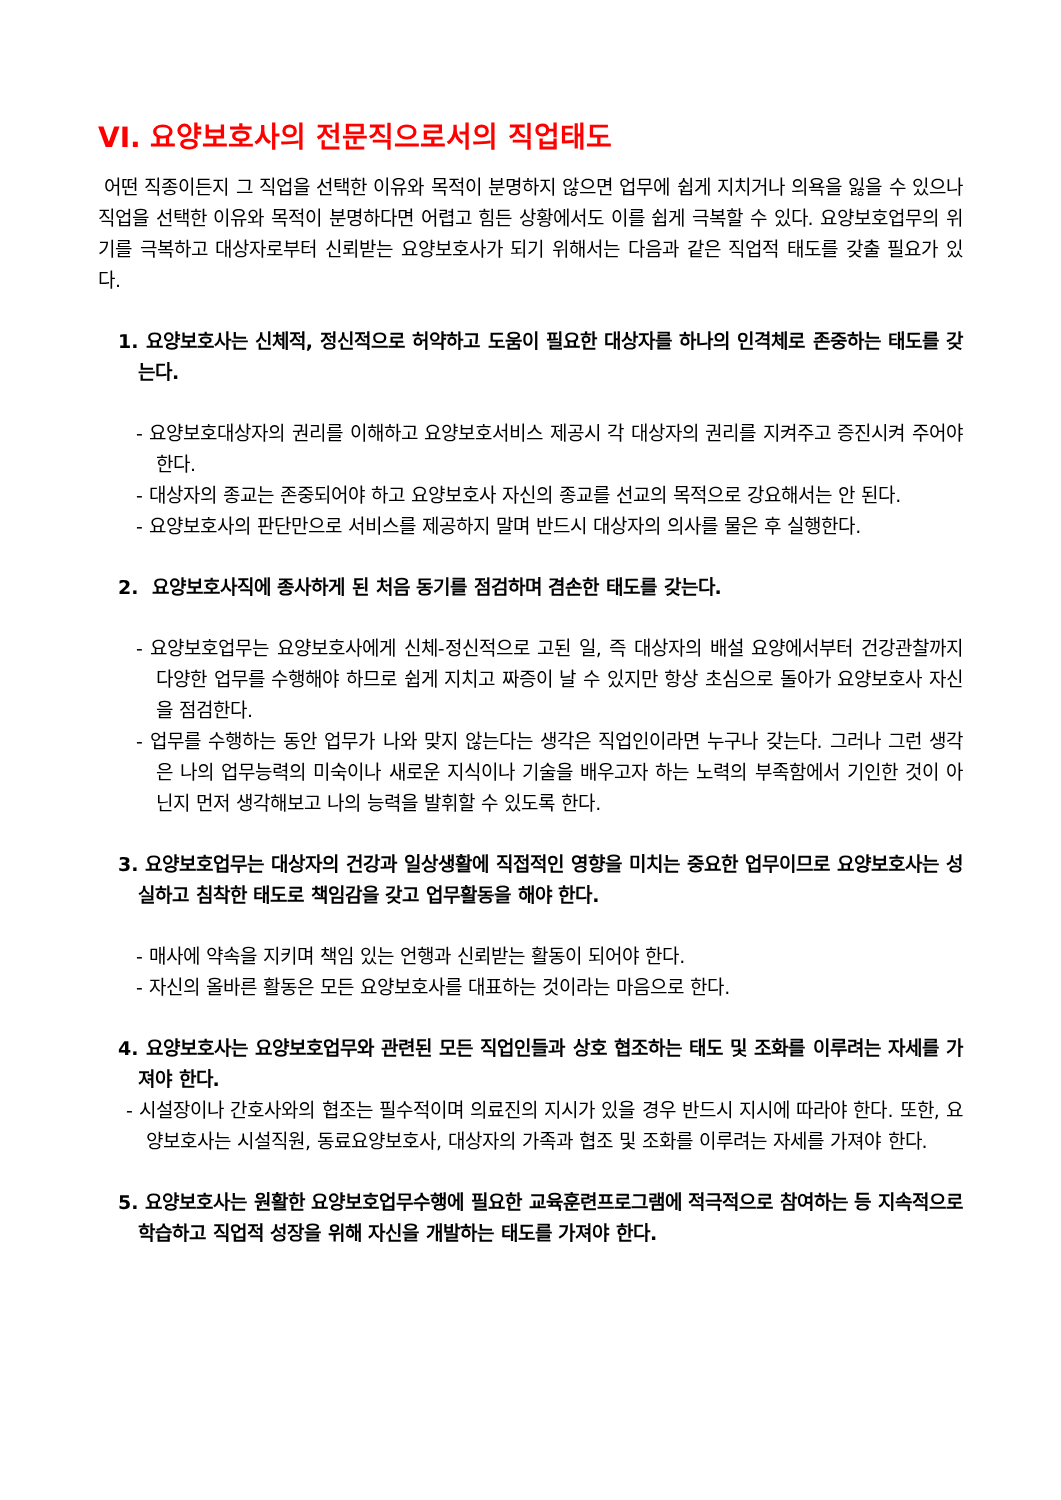VI. 요양보호사의 전문직으로서의 직업태도
어떤 직종이든지 그 직업을 선택한 이유와 목적이 분명하지 않으면 업무에 쉽게 지치거나 의욕을 잃을 수 있으나 직업을 선택한 이유와 목적이 분명하다면 어렵고 힘든 상황에서도 이를 쉽게 극복할 수 있다. 요양보호업무의 위기를 극복하고 대상자로부터 신뢰받는 요양보호사가 되기 위해서는 다음과 같은 직업적 태도를 갖출 필요가 있다.
1. 요양보호사는 신체적, 정신적으로 허약하고 도움이 필요한 대상자를 하나의 인격체로 존중하는 태도를 갖는다.
- 요양보호대상자의 권리를 이해하고 요양보호서비스 제공시 각 대상자의 권리를 지켜주고 증진시켜 주어야 한다.
- 대상자의 종교는 존중되어야 하고 요양보호사 자신의 종교를 선교의 목적으로 강요해서는 안 된다.
- 요양보호사의 판단만으로 서비스를 제공하지 말며 반드시 대상자의 의사를 물은 후 실행한다.
2. 요양보호사직에 종사하게 된 처음 동기를 점검하며 겸손한 태도를 갖는다.
- 요양보호업무는 요양보호사에게 신체-정신적으로 고된 일, 즉 대상자의 배설 요양에서부터 건강관찰까지 다양한 업무를 수행해야 하므로 쉽게 지치고 짜증이 날 수 있지만 항상 초심으로 돌아가 요양보호사 자신을 점검한다.
- 업무를 수행하는 동안 업무가 나와 맞지 않는다는 생각은 직업인이라면 누구나 갖는다. 그러나 그런 생각은 나의 업무능력의 미숙이나 새로운 지식이나 기술을 배우고자 하는 노력의 부족함에서 기인한 것이 아닌지 먼저 생각해보고 나의 능력을 발휘할 수 있도록 한다.
3. 요양보호업무는 대상자의 건강과 일상생활에 직접적인 영향을 미치는 중요한 업무이므로 요양보호사는 성실하고 침착한 태도로 책임감을 갖고 업무활동을 해야 한다.
- 매사에 약속을 지키며 책임 있는 언행과 신뢰받는 활동이 되어야 한다.
- 자신의 올바른 활동은 모든 요양보호사를 대표하는 것이라는 마음으로 한다.
4. 요양보호사는 요양보호업무와 관련된 모든 직업인들과 상호 협조하는 태도 및 조화를 이루려는 자세를 가져야 한다.
- 시설장이나 간호사와의 협조는 필수적이며 의료진의 지시가 있을 경우 반드시 지시에 따라야 한다. 또한, 요양보호사는 시설직원, 동료요양보호사, 대상자의 가족과 협조 및 조화를 이루려는 자세를 가져야 한다.
5. 요양보호사는 원활한 요양보호업무수행에 필요한 교육훈련프로그램에 적극적으로 참여하는 등 지속적으로 학습하고 직업적 성장을 위해 자신을 개발하는 태도를 가져야 한다.